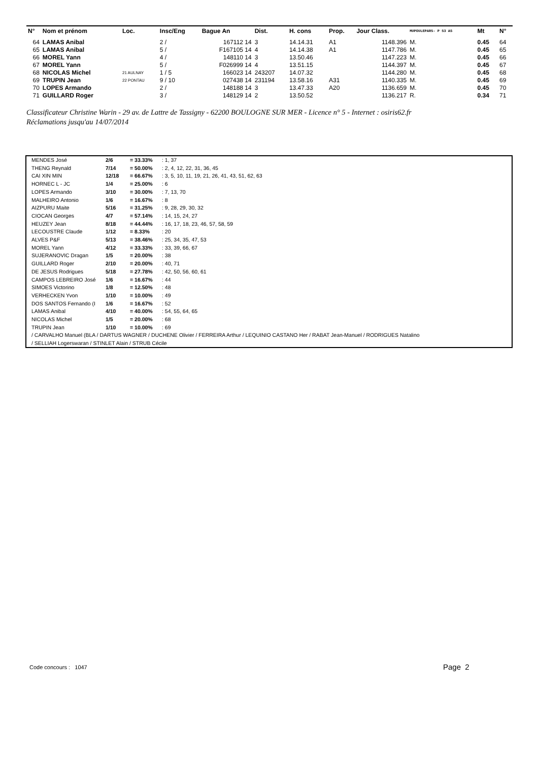| N° | Nom et prénom | Loc. | Insc/Eng | Bague An | Dist. | H. cons | Prop. | Jour Class. | MUPOULEPAR5- P S3 AS | Mt | N° |
| --- | --- | --- | --- | --- | --- | --- | --- | --- | --- | --- | --- |
| 64 | LAMAS Anibal | | 2 / | 167112 14 | 3 | 14.14.31 | A1 | 1148.396 | M. | 0.45 | 64 |
| 65 | LAMAS Anibal | | 5 / | F167105 14 | 4 | 14.14.38 | A1 | 1147.786 | M. | 0.45 | 65 |
| 66 | MOREL Yann | | 4 / | 148110 14 | 3 | 13.50.46 | | 1147.223 | M. | 0.45 | 66 |
| 67 | MOREL Yann | | 5 / | F026999 14 | 4 | 13.51.15 | | 1144.397 | M. | 0.45 | 67 |
| 68 | NICOLAS Michel | 21 AULNAY | 1 / 5 | 166023 14 | 243207 | 14.07.32 | | 1144.280 | M. | 0.45 | 68 |
| 69 | TRUPIN Jean | 22 PONTAU | 9 / 10 | 027438 14 | 231194 | 13.58.16 | A31 | 1140.335 | M. | 0.45 | 69 |
| 70 | LOPES Armando | | 2 / | 148188 14 | 3 | 13.47.33 | A20 | 1136.659 | M. | 0.45 | 70 |
| 71 | GUILLARD Roger | | 3 / | 148129 14 | 2 | 13.50.52 | | 1136.217 | R. | 0.34 | 71 |
Classificateur Christine Warin - 29 av. de Lattre de Tassigny - 62200 BOULOGNE SUR MER - Licence n° 5 - Internet : osiris62.fr
Réclamations jusqu'au 14/07/2014
| MENDES José | 2/6 | = 33.33% | : 1, 37 |
| THENG Reynald | 7/14 | = 50.00% | : 2, 4, 12, 22, 31, 36, 45 |
| CAI XIN MIN | 12/18 | = 66.67% | : 3, 5, 10, 11, 19, 21, 26, 41, 43, 51, 62, 63 |
| HORNEC L - JC | 1/4 | = 25.00% | : 6 |
| LOPES Armando | 3/10 | = 30.00% | : 7, 13, 70 |
| MALHEIRO Antonio | 1/6 | = 16.67% | : 8 |
| AIZPURU Maite | 5/16 | = 31.25% | : 9, 28, 29, 30, 32 |
| CIOCAN Georges | 4/7 | = 57.14% | : 14, 15, 24, 27 |
| HEUZEY Jean | 8/18 | = 44.44% | : 16, 17, 18, 23, 46, 57, 58, 59 |
| LECOUSTRE Claude | 1/12 | = 8.33% | : 20 |
| ALVES P&F | 5/13 | = 38.46% | : 25, 34, 35, 47, 53 |
| MOREL Yann | 4/12 | = 33.33% | : 33, 39, 66, 67 |
| SUJERANOVIC Dragan | 1/5 | = 20.00% | : 38 |
| GUILLARD Roger | 2/10 | = 20.00% | : 40, 71 |
| DE JESUS Rodrigues | 5/18 | = 27.78% | : 42, 50, 56, 60, 61 |
| CAMPOS LEBREIRO José | 1/6 | = 16.67% | : 44 |
| SIMOES Victorino | 1/8 | = 12.50% | : 48 |
| VERHECKEN Yvon | 1/10 | = 10.00% | : 49 |
| DOS SANTOS Fernando (I | 1/6 | = 16.67% | : 52 |
| LAMAS Anibal | 4/10 | = 40.00% | : 54, 55, 64, 65 |
| NICOLAS Michel | 1/5 | = 20.00% | : 68 |
| TRUPIN Jean | 1/10 | = 10.00% | : 69 |
/ CARVALHO Manuel (BLA / DARTUS WAGNER / DUCHENE Olivier / FERREIRA Arthur / LEQUINIO CASTANO Her / RABAT Jean-Manuel / RODRIGUES Natalino
/ SELLIAH Logerswaran / STINLET Alain / STRUB Cécile
Code concours : 1047 Page 2